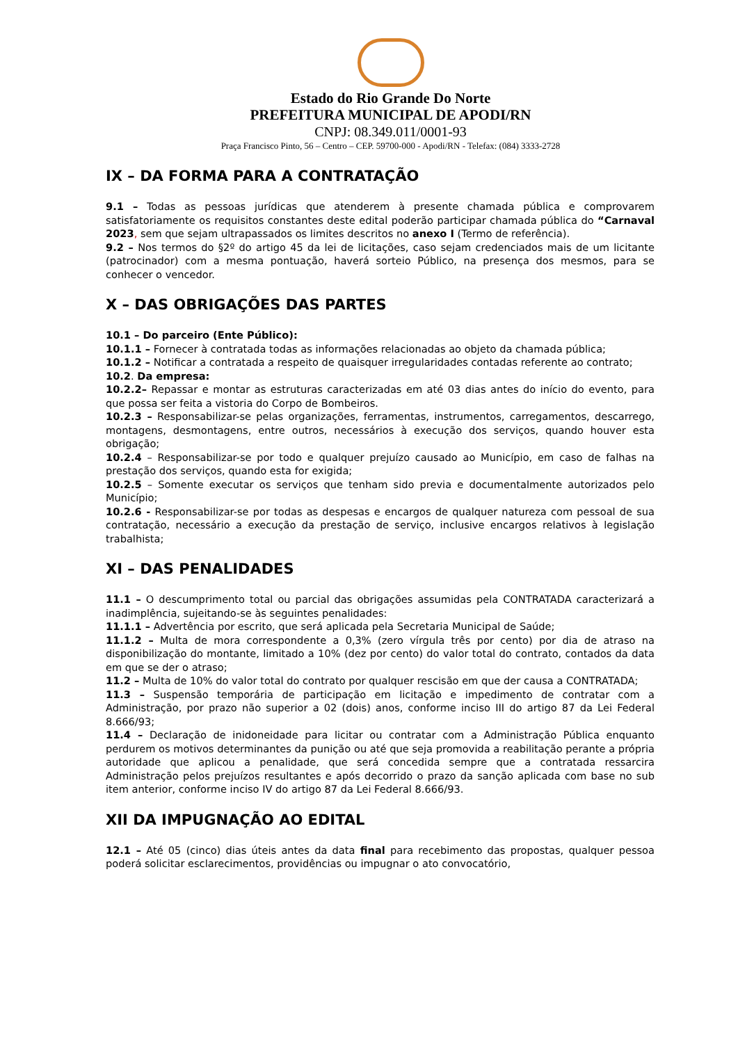Estado do Rio Grande Do Norte
PREFEITURA MUNICIPAL DE APODI/RN
CNPJ: 08.349.011/0001-93
Praça Francisco Pinto, 56 – Centro – CEP. 59700-000 - Apodi/RN - Telefax: (084) 3333-2728
IX – DA FORMA PARA A CONTRATAÇÃO
9.1 – Todas as pessoas jurídicas que atenderem à presente chamada pública e comprovarem satisfatoriamente os requisitos constantes deste edital poderão participar chamada pública do “Carnaval 2023, sem que sejam ultrapassados os limites descritos no anexo I (Termo de referência).
9.2 – Nos termos do §2º do artigo 45 da lei de licitações, caso sejam credenciados mais de um licitante (patrocinador) com a mesma pontuação, haverá sorteio Público, na presença dos mesmos, para se conhecer o vencedor.
X – DAS OBRIGAÇÕES DAS PARTES
10.1 – Do parceiro (Ente Público):
10.1.1 – Fornecer à contratada todas as informações relacionadas ao objeto da chamada pública;
10.1.2 – Notificar a contratada a respeito de quaisquer irregularidades contadas referente ao contrato;
10.2. Da empresa:
10.2.2– Repassar e montar as estruturas caracterizadas em até 03 dias antes do início do evento, para que possa ser feita a vistoria do Corpo de Bombeiros.
10.2.3 – Responsabilizar-se pelas organizações, ferramentas, instrumentos, carregamentos, descarrego, montagens, desmontagens, entre outros, necessários à execução dos serviços, quando houver esta obrigação;
10.2.4 – Responsabilizar-se por todo e qualquer prejuízo causado ao Município, em caso de falhas na prestação dos serviços, quando esta for exigida;
10.2.5 – Somente executar os serviços que tenham sido previa e documentalmente autorizados pelo Município;
10.2.6 - Responsabilizar-se por todas as despesas e encargos de qualquer natureza com pessoal de sua contratação, necessário a execução da prestação de serviço, inclusive encargos relativos à legislação trabalhista;
XI – DAS PENALIDADES
11.1 – O descumprimento total ou parcial das obrigações assumidas pela CONTRATADA caracterizará a inadimplência, sujeitando-se às seguintes penalidades:
11.1.1 – Advertência por escrito, que será aplicada pela Secretaria Municipal de Saúde;
11.1.2 – Multa de mora correspondente a 0,3% (zero vírgula três por cento) por dia de atraso na disponibilização do montante, limitado a 10% (dez por cento) do valor total do contrato, contados da data em que se der o atraso;
11.2 – Multa de 10% do valor total do contrato por qualquer rescisão em que der causa a CONTRATADA;
11.3 – Suspensão temporária de participação em licitação e impedimento de contratar com a Administração, por prazo não superior a 02 (dois) anos, conforme inciso III do artigo 87 da Lei Federal 8.666/93;
11.4 – Declaração de inidoneidade para licitar ou contratar com a Administração Pública enquanto perdurem os motivos determinantes da punição ou até que seja promovida a reabilitação perante a própria autoridade que aplicou a penalidade, que será concedida sempre que a contratada ressarcira Administração pelos prejuízos resultantes e após decorrido o prazo da sanção aplicada com base no sub item anterior, conforme inciso IV do artigo 87 da Lei Federal 8.666/93.
XII DA IMPUGNAÇÃO AO EDITAL
12.1 – Até 05 (cinco) dias úteis antes da data final para recebimento das propostas, qualquer pessoa poderá solicitar esclarecimentos, providências ou impugnar o ato convocatório,